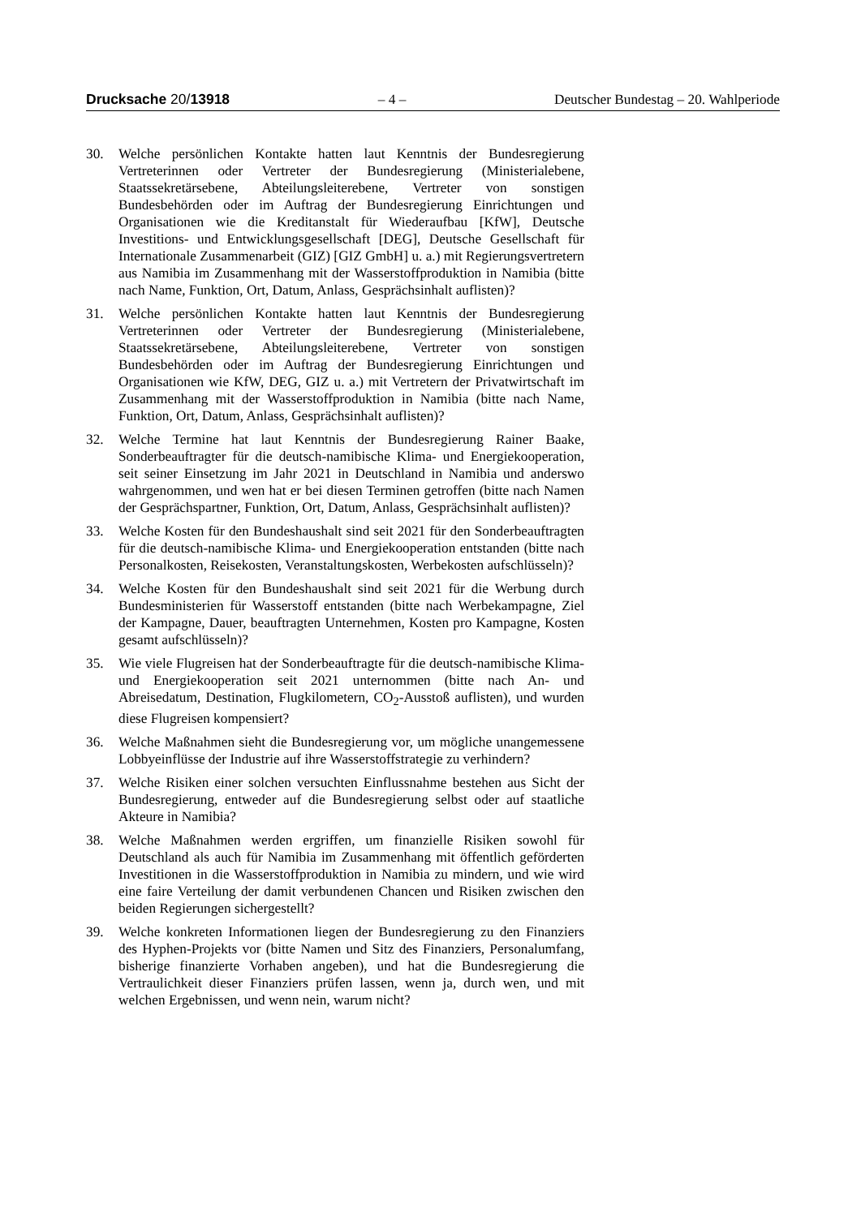Drucksache 20/13918 – 4 – Deutscher Bundestag – 20. Wahlperiode
30. Welche persönlichen Kontakte hatten laut Kenntnis der Bundesregierung Vertreterinnen oder Vertreter der Bundesregierung (Ministerialebene, Staatssekretärsebene, Abteilungsleiterebene, Vertreter von sonstigen Bundesbehörden oder im Auftrag der Bundesregierung Einrichtungen und Organisationen wie die Kreditanstalt für Wiederaufbau [KfW], Deutsche Investitions- und Entwicklungsgesellschaft [DEG], Deutsche Gesellschaft für Internationale Zusammenarbeit (GIZ) [GIZ GmbH] u. a.) mit Regierungsvertretern aus Namibia im Zusammenhang mit der Wasserstoffproduktion in Namibia (bitte nach Name, Funktion, Ort, Datum, Anlass, Gesprächsinhalt auflisten)?
31. Welche persönlichen Kontakte hatten laut Kenntnis der Bundesregierung Vertreterinnen oder Vertreter der Bundesregierung (Ministerialebene, Staatssekretärsebene, Abteilungsleiterebene, Vertreter von sonstigen Bundesbehörden oder im Auftrag der Bundesregierung Einrichtungen und Organisationen wie KfW, DEG, GIZ u. a.) mit Vertretern der Privatwirtschaft im Zusammenhang mit der Wasserstoffproduktion in Namibia (bitte nach Name, Funktion, Ort, Datum, Anlass, Gesprächsinhalt auflisten)?
32. Welche Termine hat laut Kenntnis der Bundesregierung Rainer Baake, Sonderbeauftragter für die deutsch-namibische Klima- und Energiekooperation, seit seiner Einsetzung im Jahr 2021 in Deutschland in Namibia und anderswo wahrgenommen, und wen hat er bei diesen Terminen getroffen (bitte nach Namen der Gesprächspartner, Funktion, Ort, Datum, Anlass, Gesprächsinhalt auflisten)?
33. Welche Kosten für den Bundeshaushalt sind seit 2021 für den Sonderbeauftragten für die deutsch-namibische Klima- und Energiekooperation entstanden (bitte nach Personalkosten, Reisekosten, Veranstaltungskosten, Werbekosten aufschlüsseln)?
34. Welche Kosten für den Bundeshaushalt sind seit 2021 für die Werbung durch Bundesministerien für Wasserstoff entstanden (bitte nach Werbekampagne, Ziel der Kampagne, Dauer, beauftragten Unternehmen, Kosten pro Kampagne, Kosten gesamt aufschlüsseln)?
35. Wie viele Flugreisen hat der Sonderbeauftragte für die deutsch-namibische Klima- und Energiekooperation seit 2021 unternommen (bitte nach An- und Abreisedatum, Destination, Flugkilometern, CO<sub>2</sub>-Ausstoß auflisten), und wurden diese Flugreisen kompensiert?
36. Welche Maßnahmen sieht die Bundesregierung vor, um mögliche unangemessene Lobbyeinflüsse der Industrie auf ihre Wasserstoffstrategie zu verhindern?
37. Welche Risiken einer solchen versuchten Einflussnahme bestehen aus Sicht der Bundesregierung, entweder auf die Bundesregierung selbst oder auf staatliche Akteure in Namibia?
38. Welche Maßnahmen werden ergriffen, um finanzielle Risiken sowohl für Deutschland als auch für Namibia im Zusammenhang mit öffentlich geförderten Investitionen in die Wasserstoffproduktion in Namibia zu mindern, und wie wird eine faire Verteilung der damit verbundenen Chancen und Risiken zwischen den beiden Regierungen sichergestellt?
39. Welche konkreten Informationen liegen der Bundesregierung zu den Finanziers des Hyphen-Projekts vor (bitte Namen und Sitz des Finanziers, Personalumfang, bisherige finanzierte Vorhaben angeben), und hat die Bundesregierung die Vertraulichkeit dieser Finanziers prüfen lassen, wenn ja, durch wen, und mit welchen Ergebnissen, und wenn nein, warum nicht?